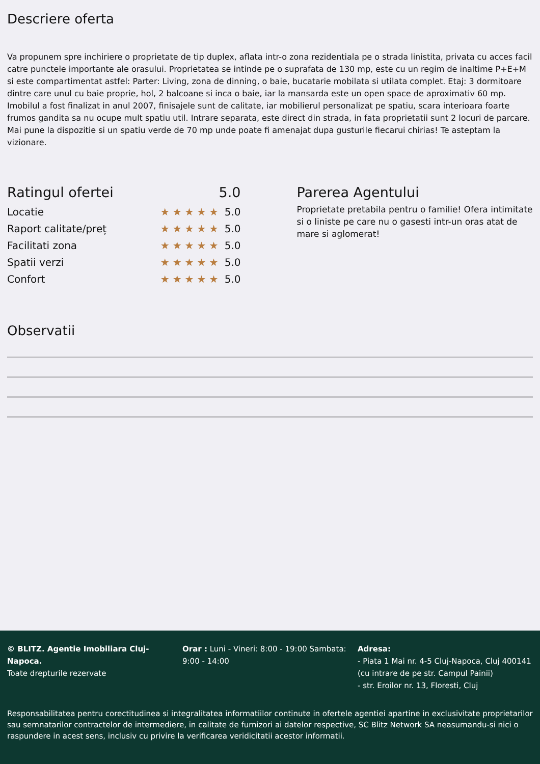Descriere oferta
Va propunem spre inchiriere o proprietate de tip duplex, aflata intr-o zona rezidentiala pe o strada linistita, privata cu acces facil catre punctele importante ale orasului. Proprietatea se intinde pe o suprafata de 130 mp, este cu un regim de inaltime P+E+M si este compartimentat astfel: Parter: Living, zona de dinning, o baie, bucatarie mobilata si utilata complet. Etaj: 3 dormitoare dintre care unul cu baie proprie, hol, 2 balcoane si inca o baie, iar la mansarda este un open space de aproximativ 60 mp. Imobilul a fost finalizat in anul 2007, finisajele sunt de calitate, iar mobilierul personalizat pe spatiu, scara interioara foarte frumos gandita sa nu ocupe mult spatiu util. Intrare separata, este direct din strada, in fata proprietatii sunt 2 locuri de parcare. Mai pune la dispozitie si un spatiu verde de 70 mp unde poate fi amenajat dupa gusturile fiecarui chirias! Te asteptam la vizionare.
Ratingul ofertei 5.0
Locatie ★★★★★ 5.0
Raport calitate/preț ★★★★★ 5.0
Facilitati zona ★★★★★ 5.0
Spatii verzi ★★★★★ 5.0
Confort ★★★★★ 5.0
Parerea Agentului
Proprietate pretabila pentru o familie! Ofera intimitate si o liniste pe care nu o gasesti intr-un oras atat de mare si aglomerat!
Observatii
© BLITZ. Agentie Imobiliara Cluj-Napoca.
Toate drepturile rezervate
Orar : Luni - Vineri: 8:00 - 19:00 Sambata: 9:00 - 14:00
Adresa:
- Piata 1 Mai nr. 4-5 Cluj-Napoca, Cluj 400141 (cu intrare de pe str. Campul Painii)
- str. Eroilor nr. 13, Floresti, Cluj
Responsabilitatea pentru corectitudinea si integralitatea informatiilor continute in ofertele agentiei apartine in exclusivitate proprietarilor sau semnatarilor contractelor de intermediere, in calitate de furnizori ai datelor respective, SC Blitz Network SA neasumandu-si nici o raspundere in acest sens, inclusiv cu privire la verificarea veridicitatii acestor informatii.